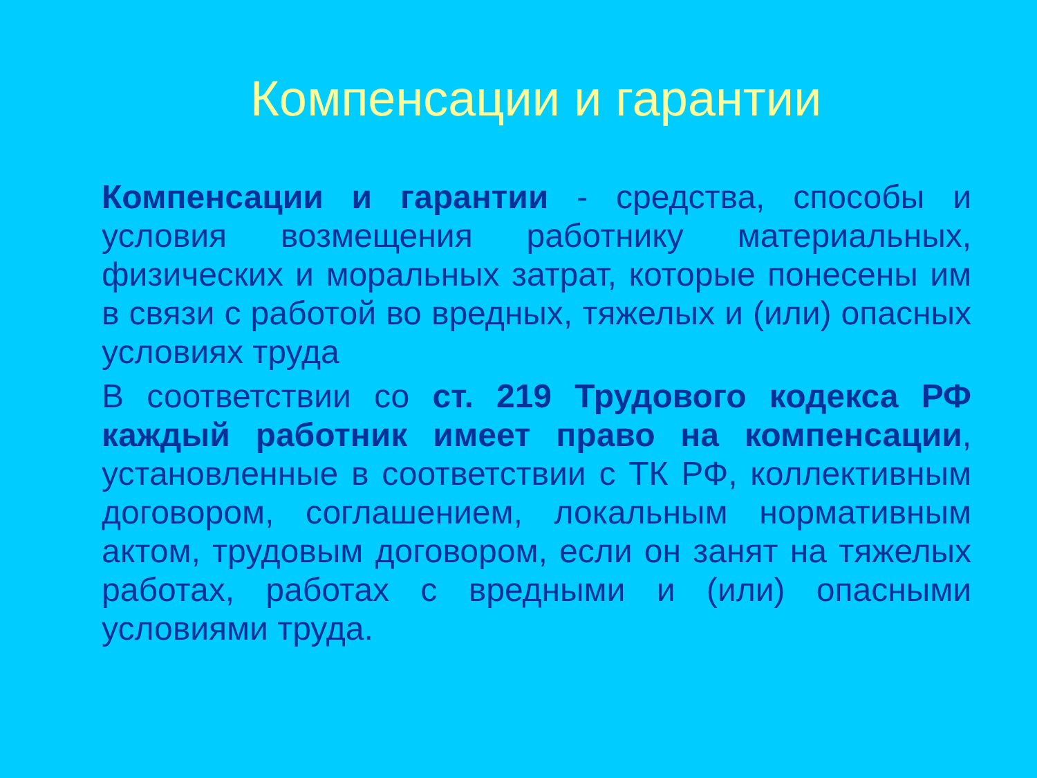Компенсации и гарантии
Компенсации и гарантии - средства, способы и условия возмещения работнику материальных, физических и моральных затрат, которые понесены им в связи с работой во вредных, тяжелых и (или) опасных условиях труда
В соответствии со ст. 219 Трудового кодекса РФ каждый работник имеет право на компенсации, установленные в соответствии с ТК РФ, коллективным договором, соглашением, локальным нормативным актом, трудовым договором, если он занят на тяжелых работах, работах с вредными и (или) опасными условиями труда.